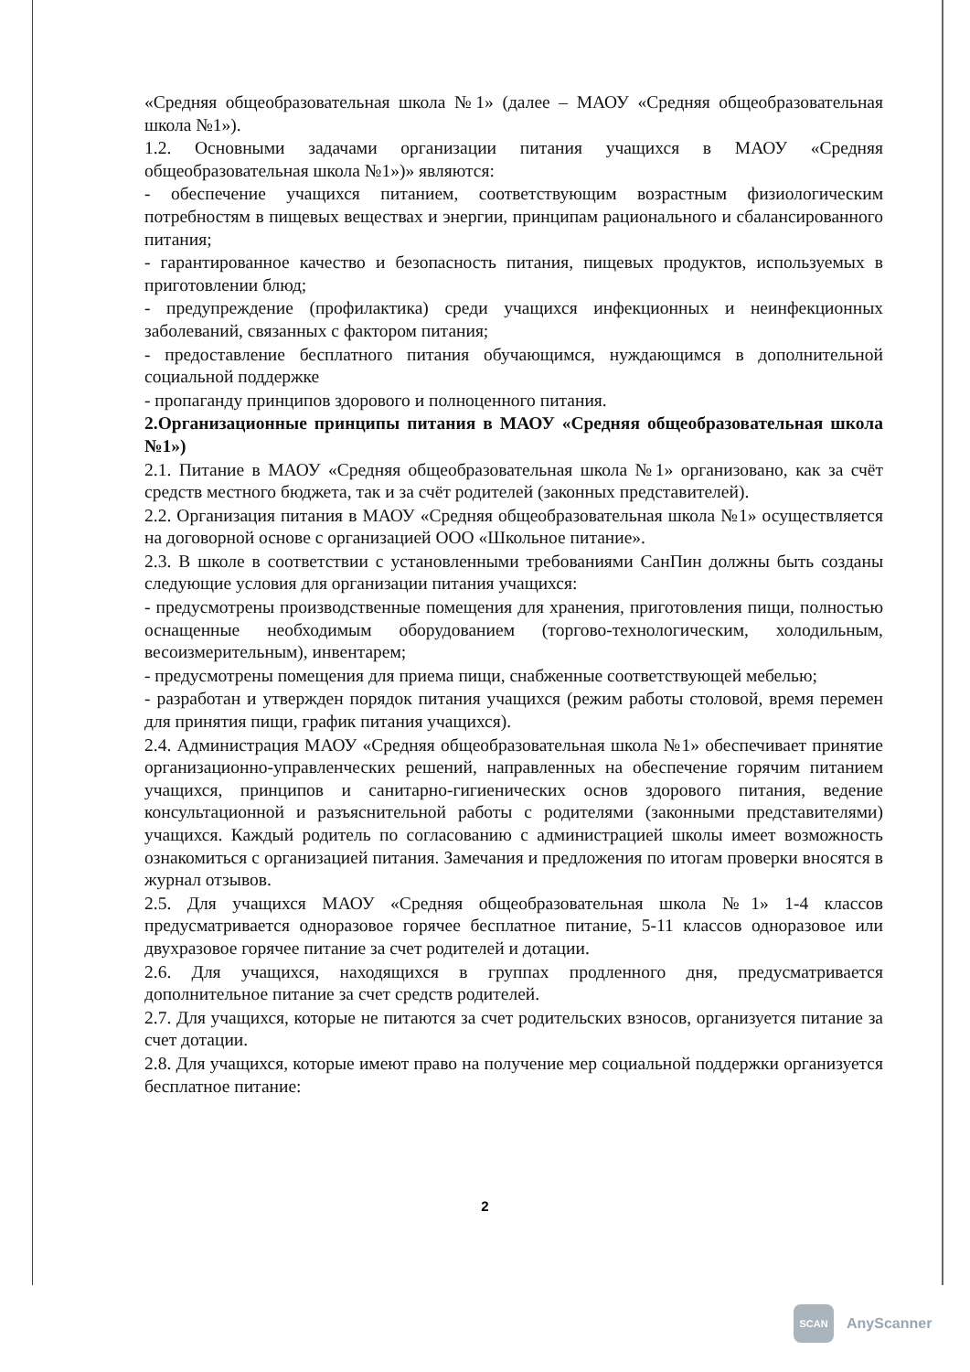«Средняя общеобразовательная школа №1» (далее – МАОУ «Средняя общеобразовательная школа №1»).
1.2. Основными задачами организации питания учащихся в МАОУ «Средняя общеобразовательная школа №1»)» являются:
- обеспечение учащихся питанием, соответствующим возрастным физиологическим потребностям в пищевых веществах и энергии, принципам рационального и сбалансированного питания;
- гарантированное качество и безопасность питания, пищевых продуктов, используемых в приготовлении блюд;
- предупреждение (профилактика) среди учащихся инфекционных и неинфекционных заболеваний, связанных с фактором питания;
- предоставление бесплатного питания обучающимся, нуждающимся в дополнительной социальной поддержке
- пропаганду принципов здорового и полноценного питания.
2.Организационные принципы питания в МАОУ «Средняя общеобразовательная школа №1»)
2.1. Питание в МАОУ «Средняя общеобразовательная школа №1» организовано, как за счёт средств местного бюджета, так и за счёт родителей (законных представителей).
2.2. Организация питания в МАОУ «Средняя общеобразовательная школа №1» осуществляется на договорной основе с организацией ООО «Школьное питание».
2.3. В школе в соответствии с установленными требованиями СанПин должны быть созданы следующие условия для организации питания учащихся:
- предусмотрены производственные помещения для хранения, приготовления пищи, полностью оснащенные необходимым оборудованием (торгово-технологическим, холодильным, весоизмерительным), инвентарем;
- предусмотрены помещения для приема пищи, снабженные соответствующей мебелью;
- разработан и утвержден порядок питания учащихся (режим работы столовой, время перемен для принятия пищи, график питания учащихся).
2.4. Администрация МАОУ «Средняя общеобразовательная школа №1» обеспечивает принятие организационно-управленческих решений, направленных на обеспечение горячим питанием учащихся, принципов и санитарно-гигиенических основ здорового питания, ведение консультационной и разъяснительной работы с родителями (законными представителями) учащихся. Каждый родитель по согласованию с администрацией школы имеет возможность ознакомиться с организацией питания. Замечания и предложения по итогам проверки вносятся в журнал отзывов.
2.5. Для учащихся МАОУ «Средняя общеобразовательная школа №1» 1-4 классов предусматривается одноразовое горячее бесплатное питание, 5-11 классов одноразовое или двухразовое горячее питание за счет родителей и дотации.
2.6. Для учащихся, находящихся в группах продленного дня, предусматривается дополнительное питание за счет средств родителей.
2.7. Для учащихся, которые не питаются за счет родительских взносов, организуется питание за счет дотации.
2.8. Для учащихся, которые имеют право на получение мер социальной поддержки организуется бесплатное питание:
2
SCAN
AnyScanner